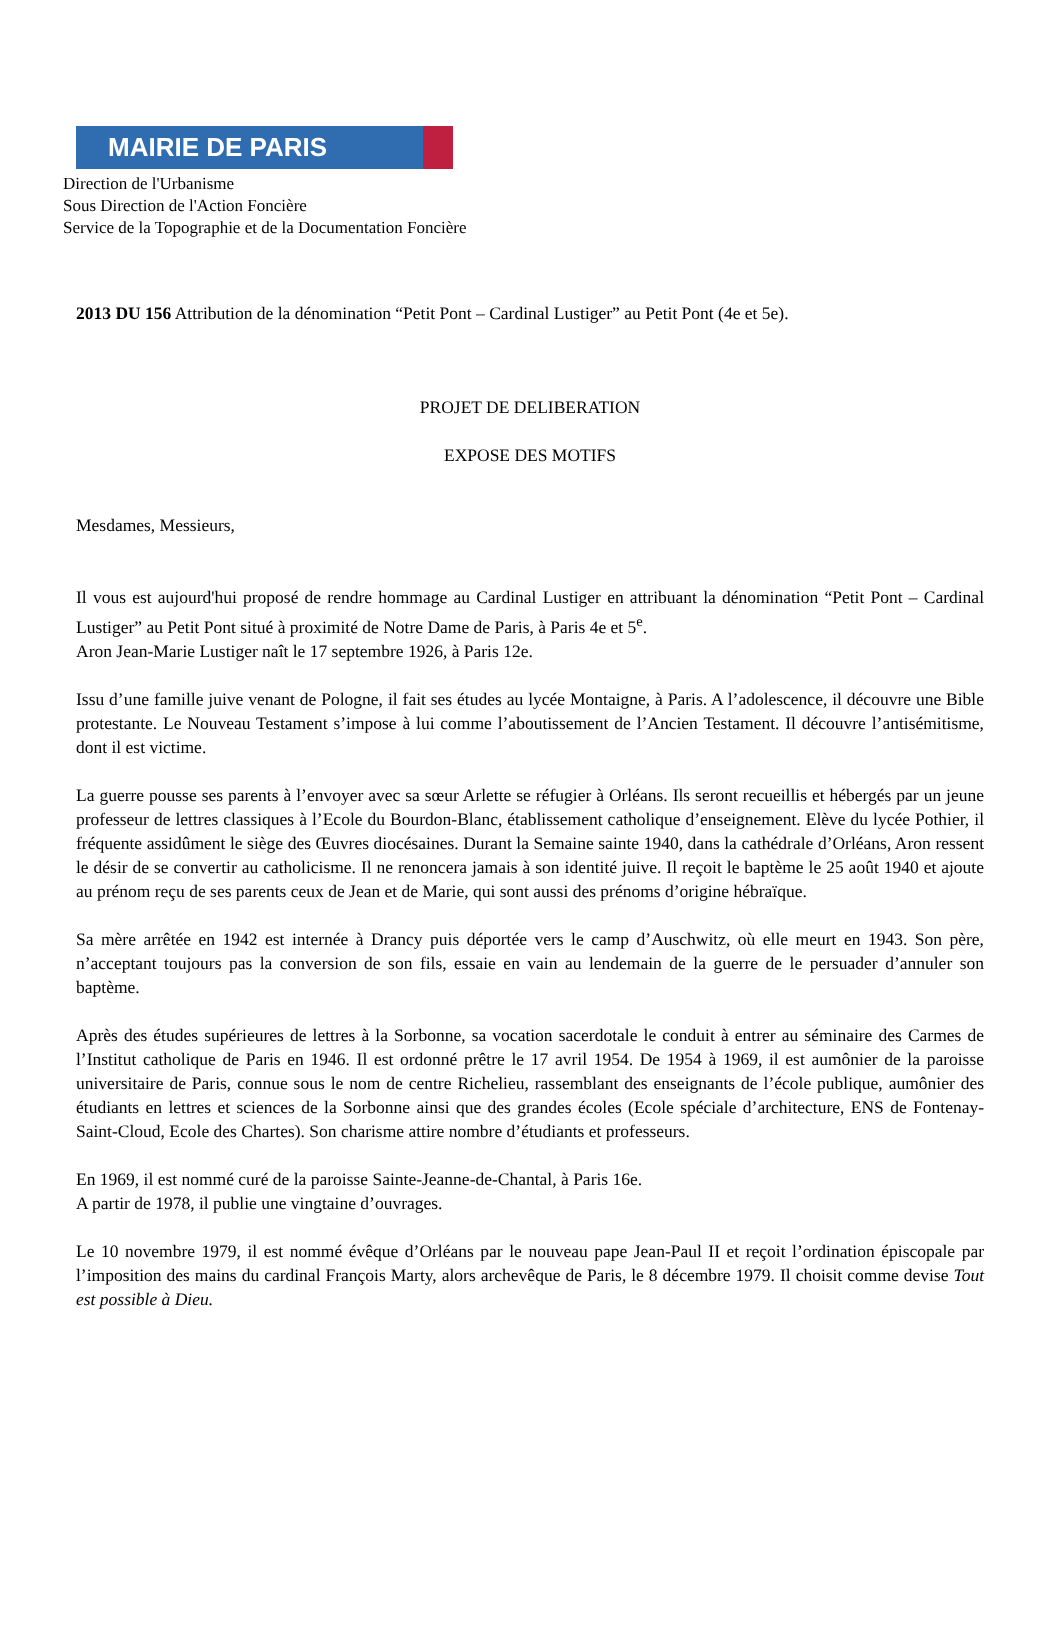MAIRIE DE PARIS
Direction de l'Urbanisme
Sous Direction de l'Action Foncière
Service de la Topographie et de la Documentation Foncière
2013 DU 156 Attribution de la dénomination “Petit Pont – Cardinal Lustiger” au Petit Pont (4e et 5e).
PROJET DE DELIBERATION
EXPOSE DES MOTIFS
Mesdames, Messieurs,
Il vous est aujourd'hui proposé de rendre hommage au Cardinal Lustiger en attribuant la dénomination “Petit Pont – Cardinal Lustiger” au Petit Pont situé à proximité de Notre Dame de Paris, à Paris 4e et 5<sup>e</sup>.
Aron Jean-Marie Lustiger naît le 17 septembre 1926, à Paris 12e.
Issu d’une famille juive venant de Pologne, il fait ses études au lycée Montaigne, à Paris. A l’adolescence, il découvre une Bible protestante. Le Nouveau Testament s’impose à lui comme l’aboutissement de l’Ancien Testament. Il découvre l’antisémitisme, dont il est victime.
La guerre pousse ses parents à l’envoyer avec sa sœur Arlette se réfugier à Orléans. Ils seront recueillis et hébergés par un jeune professeur de lettres classiques à l’Ecole du Bourdon-Blanc, établissement catholique d’enseignement. Elève du lycée Pothier, il fréquente assidûment le siège des Œuvres diocésaines. Durant la Semaine sainte 1940, dans la cathédrale d’Orléans, Aron ressent le désir de se convertir au catholicisme. Il ne renoncera jamais à son identité juive. Il reçoit le baptème le 25 août 1940 et ajoute au prénom reçu de ses parents ceux de Jean et de Marie, qui sont aussi des prénoms d’origine hébraïque.
Sa mère arrêtée en 1942 est internée à Drancy puis déportée vers le camp d’Auschwitz, où elle meurt en 1943. Son père, n’acceptant toujours pas la conversion de son fils, essaie en vain au lendemain de la guerre de le persuader d’annuler son baptème.
Après des études supérieures de lettres à la Sorbonne, sa vocation sacerdotale le conduit à entrer au séminaire des Carmes de l’Institut catholique de Paris en 1946. Il est ordonné prêtre le 17 avril 1954. De 1954 à 1969, il est aumônier de la paroisse universitaire de Paris, connue sous le nom de centre Richelieu, rassemblant des enseignants de l’école publique, aumônier des étudiants en lettres et sciences de la Sorbonne ainsi que des grandes écoles (Ecole spéciale d’architecture, ENS de Fontenay-Saint-Cloud, Ecole des Chartes). Son charisme attire nombre d’étudiants et professeurs.
En 1969, il est nommé curé de la paroisse Sainte-Jeanne-de-Chantal, à Paris 16e.
A partir de 1978, il publie une vingtaine d’ouvrages.
Le 10 novembre 1979, il est nommé évêque d’Orléans par le nouveau pape Jean-Paul II et reçoit l’ordination épiscopale par l’imposition des mains du cardinal François Marty, alors archevêque de Paris, le 8 décembre 1979. Il choisit comme devise Tout est possible à Dieu.